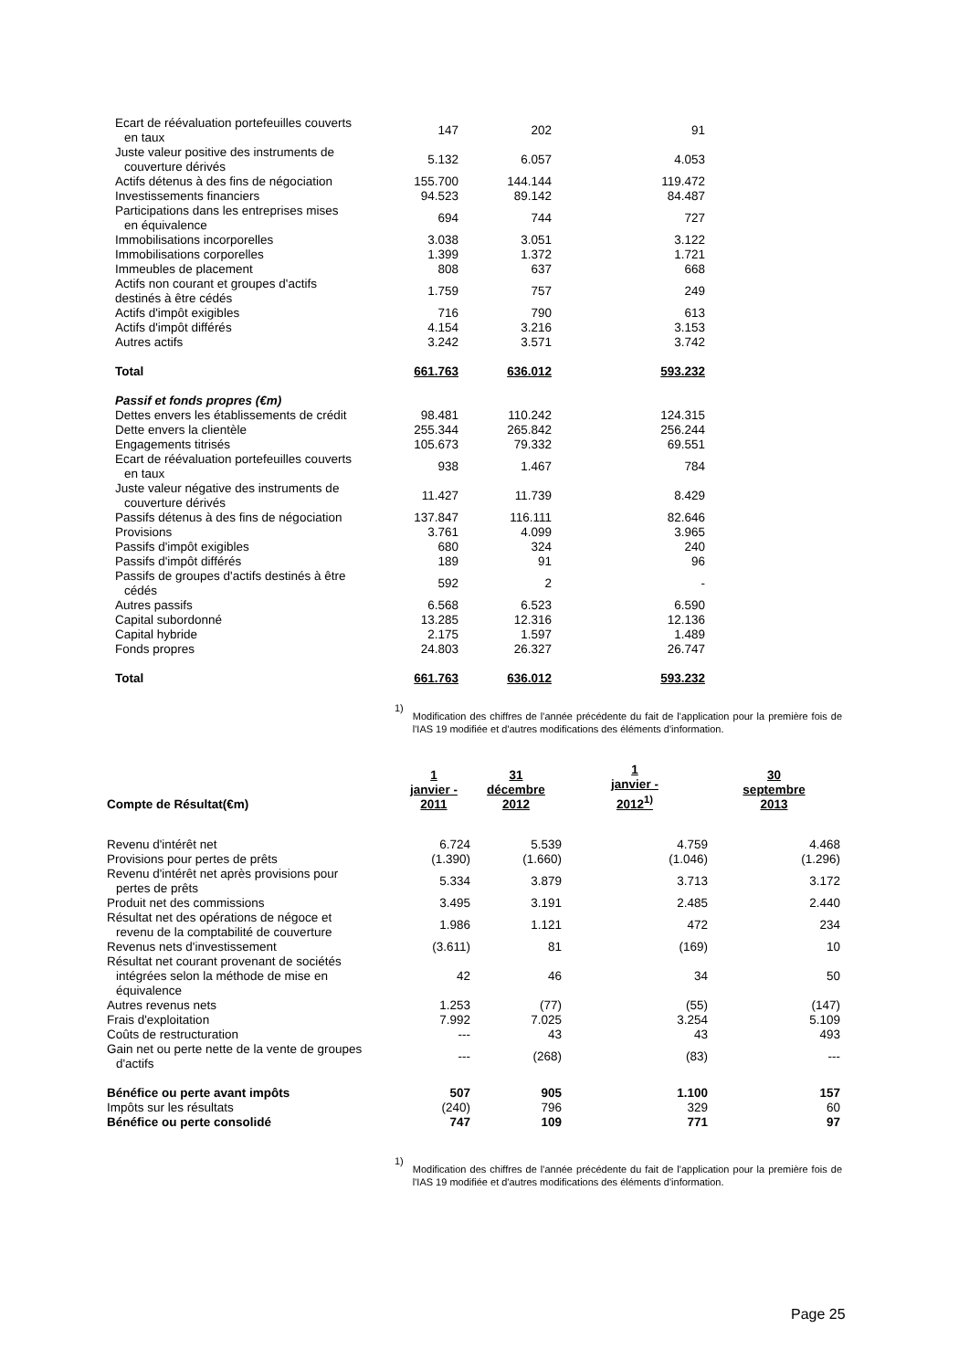| Ecart de réévaluation portefeuilles couverts en taux | 147 | 202 | 91 |
| Juste valeur positive des instruments de couverture dérivés | 5.132 | 6.057 | 4.053 |
| Actifs détenus à des fins de négociation | 155.700 | 144.144 | 119.472 |
| Investissements financiers | 94.523 | 89.142 | 84.487 |
| Participations dans les entreprises mises en équivalence | 694 | 744 | 727 |
| Immobilisations incorporelles | 3.038 | 3.051 | 3.122 |
| Immobilisations corporelles | 1.399 | 1.372 | 1.721 |
| Immeubles de placement | 808 | 637 | 668 |
| Actifs non courant et groupes d'actifs destinés à être cédés | 1.759 | 757 | 249 |
| Actifs d'impôt exigibles | 716 | 790 | 613 |
| Actifs d'impôt différés | 4.154 | 3.216 | 3.153 |
| Autres actifs | 3.242 | 3.571 | 3.742 |
| Total | 661.763 | 636.012 | 593.232 |
| Passif et fonds propres (€m) | | | |
| Dettes envers les établissements de crédit | 98.481 | 110.242 | 124.315 |
| Dette envers la clientèle | 255.344 | 265.842 | 256.244 |
| Engagements titrisés | 105.673 | 79.332 | 69.551 |
| Ecart de réévaluation portefeuilles couverts en taux | 938 | 1.467 | 784 |
| Juste valeur négative des instruments de couverture dérivés | 11.427 | 11.739 | 8.429 |
| Passifs détenus à des fins de négociation | 137.847 | 116.111 | 82.646 |
| Provisions | 3.761 | 4.099 | 3.965 |
| Passifs d'impôt exigibles | 680 | 324 | 240 |
| Passifs d'impôt différés | 189 | 91 | 96 |
| Passifs de groupes d'actifs destinés à être cédés | 592 | 2 | - |
| Autres passifs | 6.568 | 6.523 | 6.590 |
| Capital subordonné | 13.285 | 12.316 | 12.136 |
| Capital hybride | 2.175 | 1.597 | 1.489 |
| Fonds propres | 24.803 | 26.327 | 26.747 |
| Total | 661.763 | 636.012 | 593.232 |
1)
Modification des chiffres de l'année précédente du fait de l'application pour la première fois de l'IAS 19 modifiée et d'autres modifications des éléments d'information.
| Compte de Résultat(€m) | 1 janvier - 2011 | 31 décembre 2012 | 1 janvier - 2012<sup>1)</sup> | 30 septembre 2013 |
| Revenu d'intérêt net | 6.724 | 5.539 | 4.759 | 4.468 |
| Provisions pour pertes de prêts | (1.390) | (1.660) | (1.046) | (1.296) |
| Revenu d'intérêt net après provisions pour pertes de prêts | 5.334 | 3.879 | 3.713 | 3.172 |
| Produit net des commissions | 3.495 | 3.191 | 2.485 | 2.440 |
| Résultat net des opérations de négoce et revenu de la comptabilité de couverture | 1.986 | 1.121 | 472 | 234 |
| Revenus nets d'investissement | (3.611) | 81 | (169) | 10 |
| Résultat net courant provenant de sociétés intégrées selon la méthode de mise en équivalence | 42 | 46 | 34 | 50 |
| Autres revenus nets | 1.253 | (77) | (55) | (147) |
| Frais d'exploitation | 7.992 | 7.025 | 3.254 | 5.109 |
| Coûts de restructuration | --- | 43 | 43 | 493 |
| Gain net ou perte nette de la vente de groupes d'actifs | --- | (268) | (83) | --- |
| Bénéfice ou perte avant impôts | 507 | 905 | 1.100 | 157 |
| Impôts sur les résultats | (240) | 796 | 329 | 60 |
| Bénéfice ou perte consolidé | 747 | 109 | 771 | 97 |
1)
Modification des chiffres de l'année précédente du fait de l'application pour la première fois de l'IAS 19 modifiée et d'autres modifications des éléments d'information.
Page 25